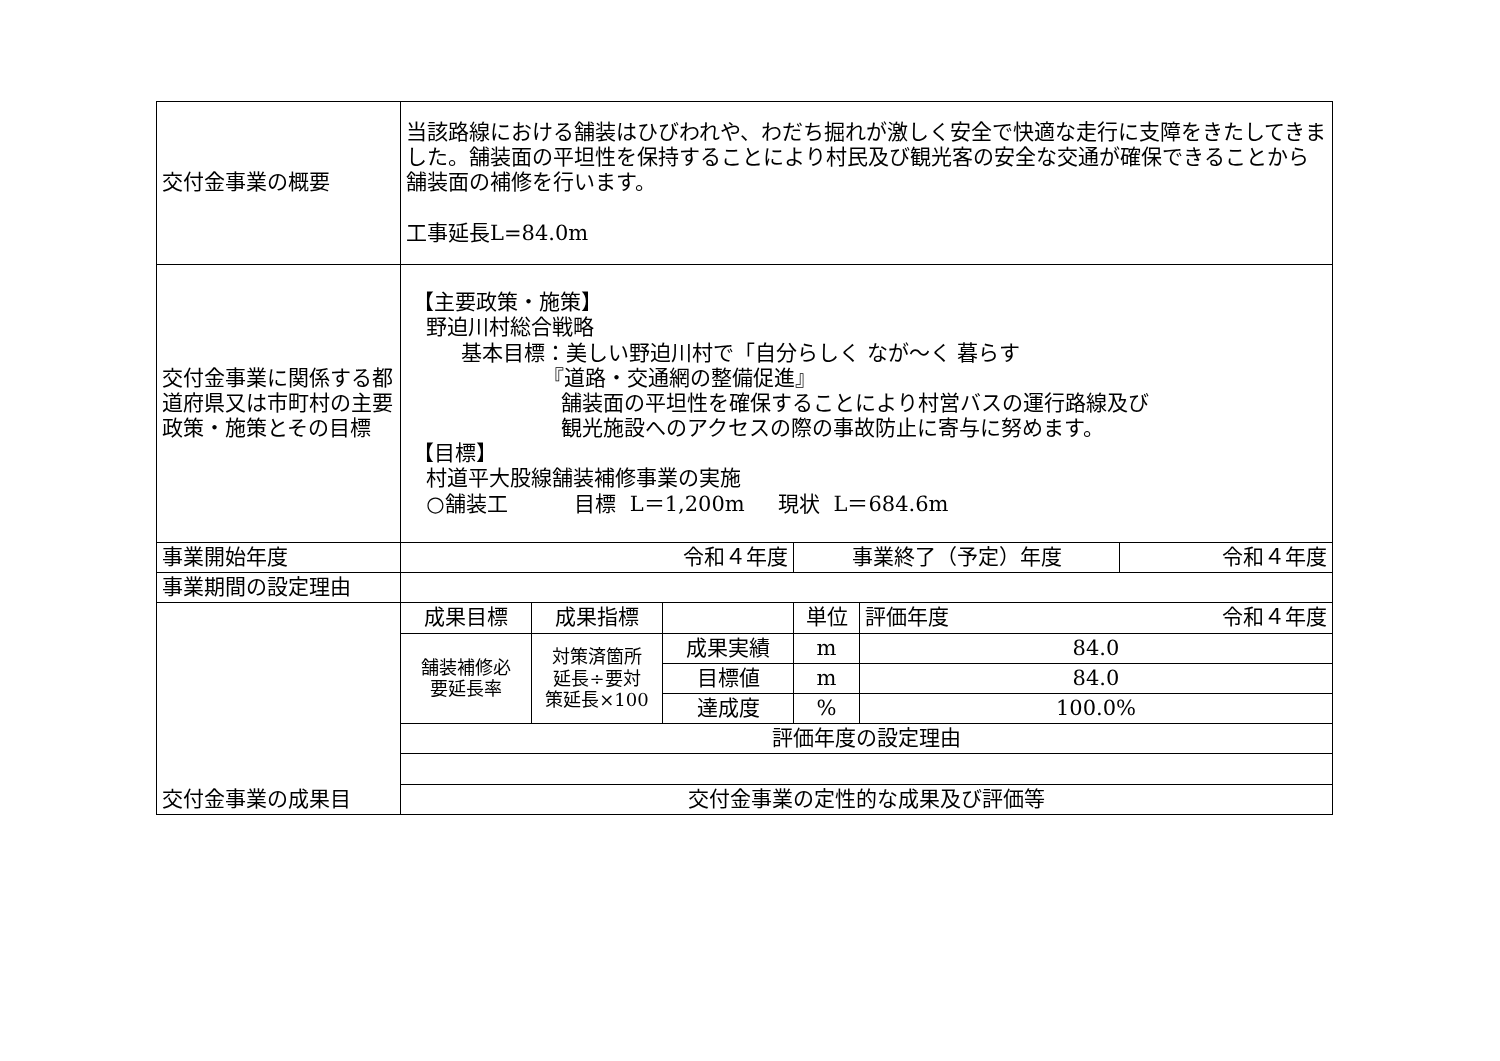| 交付金事業の概要 | 当該路線における舗装はひびわれや、わだち掘れが激しく安全で快適な走行に支障をきたしてきました。舗装面の平坦性を保持することにより村民及び観光客の安全な交通が確保できることから舗装面の補修を行います。 工事延長L=84.0m | | | | | |
| 交付金事業に関係する都道府県又は市町村の主要政策・施策とその目標 | 【主要政策・施策】 野迫川村総合戦略 基本目標：美しい野迫川村で「自分らしく なが～く 暮らす 『道路・交通網の整備促進』 舗装面の平坦性を確保することにより村営バスの運行路線及び 観光施設へのアクセスの際の事故防止に寄与に努めます。 【目標】 村道平大股線舗装補修事業の実施 ○舗装工 目標 L＝1,200m 現状 L＝684.6m | | | | | |
| 事業開始年度 | 令和４年度 | | | 事業終了（予定）年度 | | 令和４年度 |
| 事業期間の設定理由 | | | | | | |
| 交付金事業の成果目 | 成果目標 | 成果指標 | | 単位 | 評価年度 令和４年度 | |
| | 舗装補修必 要延長率 | 対策済箇所 延長÷要対 策延長×100 | 成果実績 | m | 84.0 | |
| | | | 目標値 | m | 84.0 | |
| | | | 達成度 | % | 100.0% | |
| | 評価年度の設定理由 | | | | | |
| | 交付金事業の定性的な成果及び評価等 | | | | | |